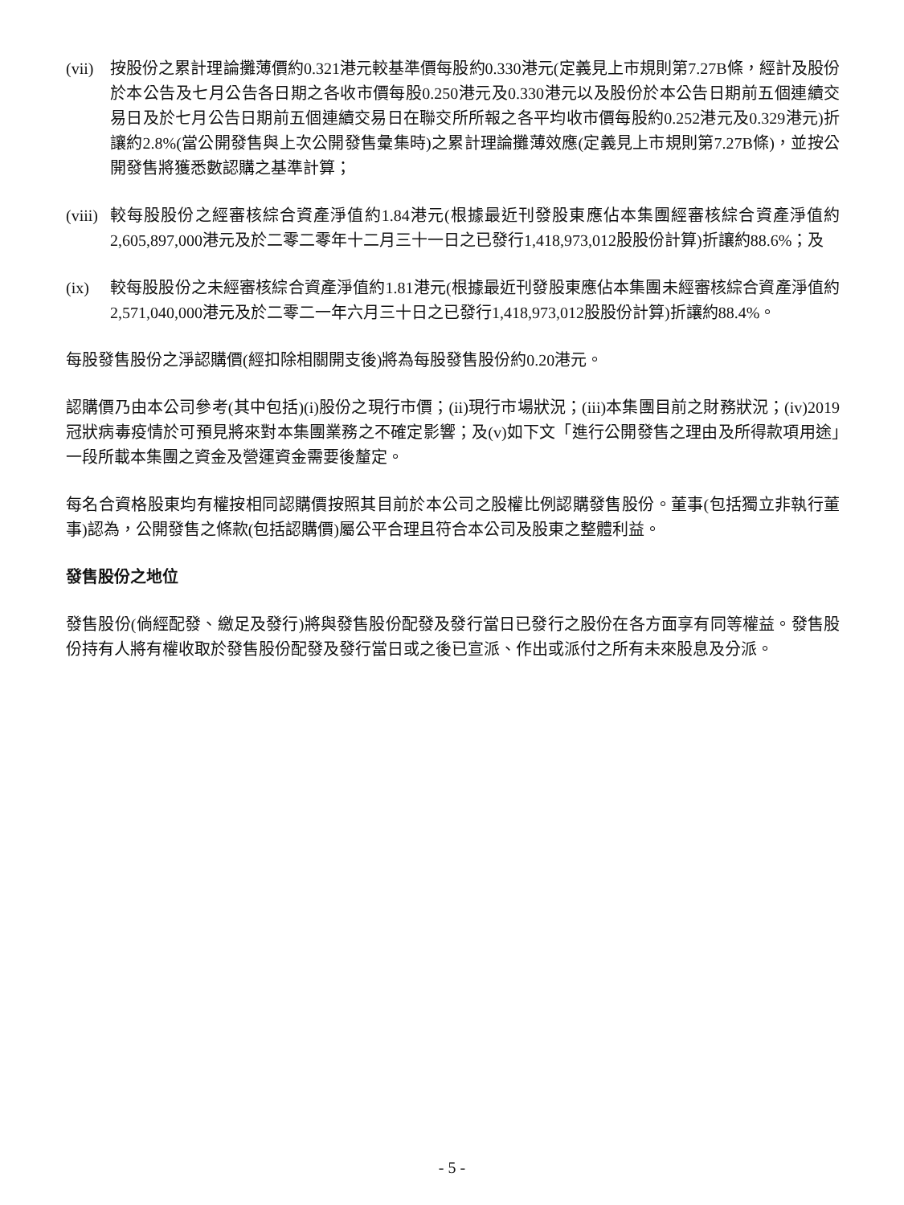(vii)
按股份之累計理論攤薄價約0.321港元較基準價每股約0.330港元(定義見上市規則第7.27B條，經計及股份於本公告及七月公告各日期之各收市價每股0.250港元及0.330港元以及股份於本公告日期前五個連續交易日及於七月公告日期前五個連續交易日在聯交所所報之各平均收市價每股約0.252港元及0.329港元)折讓約2.8%(當公開發售與上次公開發售彙集時)之累計理論攤薄效應(定義見上市規則第7.27B條)，並按公開發售將獲悉數認購之基準計算；
(viii)
較每股股份之經審核綜合資產淨值約1.84港元(根據最近刊發股東應佔本集團經審核綜合資產淨值約2,605,897,000港元及於二零二零年十二月三十一日之已發行1,418,973,012股股份計算)折讓約88.6%；及
(ix) 較每股股份之未經審核綜合資產淨值約1.81港元(根據最近刊發股東應佔本集團未經審核綜合資產淨值約2,571,040,000港元及於二零二一年六月三十日之已發行1,418,973,012股股份計算)折讓約88.4%。
每股發售股份之淨認購價(經扣除相關開支後)將為每股發售股份約0.20港元。
認購價乃由本公司參考(其中包括)(i)股份之現行市價；(ii)現行市場狀況；(iii)本集團目前之財務狀況；(iv)2019冠狀病毒疫情於可預見將來對本集團業務之不確定影響；及(v)如下文「進行公開發售之理由及所得款項用途」一段所載本集團之資金及營運資金需要後釐定。
每名合資格股東均有權按相同認購價按照其目前於本公司之股權比例認購發售股份。董事(包括獨立非執行董事)認為，公開發售之條款(包括認購價)屬公平合理且符合本公司及股東之整體利益。
發售股份之地位
發售股份(倘經配發、繳足及發行)將與發售股份配發及發行當日已發行之股份在各方面享有同等權益。發售股份持有人將有權收取於發售股份配發及發行當日或之後已宣派、作出或派付之所有未來股息及分派。
- 5 -